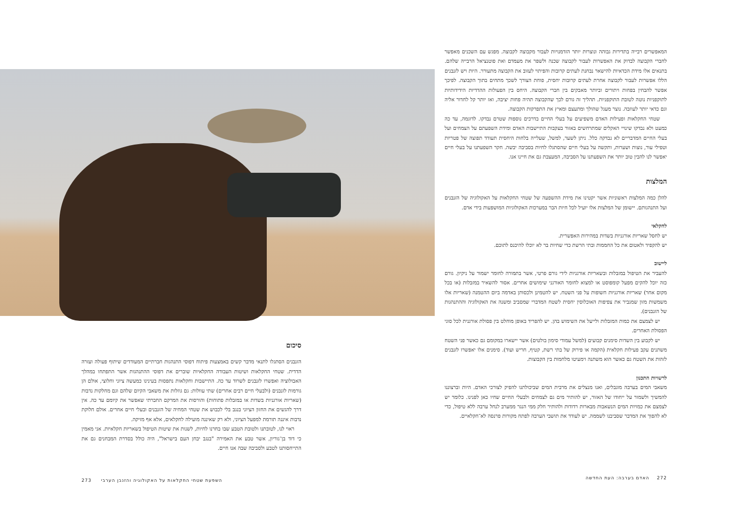המאפשרים רבייה בתדירות גבוהה ונוצרות יותר הזדמנויות לעבור מקבוצה לקבוצה. מפגש עם השכנים מאפשר לחברי הקבוצה לבדוק את האפשרות לעבור לקבוצה שכנה ולשפר את מעמדם ואת פוטנציאל הרבייה שלהם. בתנאים אלו מידת הכדאיות להישאר נבחנת לעתים קרובות והפיתוי לעזוב את הקבוצה מתעורר. היות ויש לזנבנים הללו אפשרות לעבור לקבוצה אחרת לעתים קרובות יחסית, פוחת הצורך לשכך מתחים בתוך הקבוצה. לפיכך אפשר להבחין בפחות ויתורים וביותר מאבקים בין חברי הקבוצה. היחס בין הפעולות ההדדיות הידידותיות לתוקפניות נוטה לטובת התוקפניות. תהליך זה גורם לכך שהקבוצה תהיה פחות יציבה, ואז יותר קל לחדור אליה וגם כדאי יותר לעוזבה. נוצר מעגל שהולך ומתעצם ומאיץ את התפרקות הקבוצה.
שטחי החקלאות ופעילות האדם משפיעים על בעלי החיים בדרכים נוספות שטרם נבדקו. לדוגמה, עד כה כמעט ולא נבדקו שינויי האקלים שמתרחשים באזור בעקבות התיישבות האדם ומידת השפעתם על הצמחים ועל בעלי החיים המדבריים לא נבדקה כלל. ניתן לשער, למשל, שעלייה בלחות היחסית תעודד תפוצה של פטריות וטפילי עור, נוצות ושערות, ותקשה על בעלי חיים שהסתגלו לחיות בסביבה יבשה. חקר השפעתנו על בעלי חיים יאפשר לנו להבין טוב יותר את השפעתנו על הסביבה, המעצבת גם את חיינו אנו.
המלצות
להלן כמה המלצות ראשוניות אשר יקטינו את מידת ההשפעה של שטחי החקלאות על האקולוגיה של הזנבנים ועל התנהגותם. יישומן של המלצות אלו יועיל לכל חיות הבר במערכות האקולוגיות המושפעות בידי אדם.
לחקלאי
יש לחסל שאריות אורגניות בשדות במהירות האפשרית.
יש להקפיד ולאטום את כל החממות ובתי הרשת כדי שחיות בר לא יוכלו להיכנס לתוכם.
ליישוב
להעביר את הטיפול במזבלות ובשאריות אורגניות לידי גורם פרטי, אשר בתמורה לחומר ישמור על ניקיון. גורם כזה יוכל להקים מפעל קומפוסט או למצוא לחומר האורגני שימושים אחרים. אסור להשאיר במזבלות (או בכל מקום אחר) שאריות אורגניות חשופות על פני השטח. יש להטמינן ולכסותן באדמה ביום ההטמנה (שאריות אלו משמשות מזון שמגביר את צפיפות האוכלוסין יחסית לשטח המדברי שמסביב ומשנה את האקולוגיה וההתנהגות של הזנבנים).
יש לצמצם את כמות המזבלות ולייעל את השימוש בהן. יש להפריד באופן מוחלט בין פסולת אורגנית לכל סוגי הפסולת האחרים.
יש לקבוע בין השדות סימנים קבועים (למשל עמודי סימון בולטים) אשר יישארו במקומם גם כאשר פני השטח משתנים עקב פעילות חקלאית (הקמה או פירוק של בתי רשת, קטיף, חריש ועוד). סימנים אלו יאפשרו לזנבנים לזהות את השטח גם כאשר הוא משתנה וימעיטו מלחמות בין הקבוצות.
לרשויות התכנון
משאבי המים בערבה מוגבלים, ואנו מנצלים את מרבית המים שביכולתנו להפיק לצורכי האדם. היות וברצוננו להמשיך ולשמור על ייחודו של האזור, יש להותיר מים גם לצמחים ולבעלי החיים שחיו כאן לפנינו. כלומר יש לצמצם את כמויות המים הנשאבות מבארות רדודות ולהותיר חלק ממי הנגר ממערב לנחל ערבה ללא טיפול, כדי לא להפוך את המדבר שסביבנו לשממה. יש לעודד את תושבי הערבה לפתח מקורות פרנסה לא־חקלאיים.
272 האדם בערבה: העת החדשה
סיכום
הזנבנים הסתגלו לתנאי מדבר קשים באמצעות פיתוח דפוסי התנהגות חברתיים המעודדים שיתוף פעולה ועזרה הדדית. שטחי החקלאות ושיטות העבודה החקלאיות שוברים את דפוסי ההתנהגות אשר התפתחו במהלך האבולוציה ואפשרו לזנבנים לשרוד עד כה. התיישבות וחקלאות נתפסות בעינינו כמעשה ציוני וחלוצי, אולם הן גורמות לזנבנים (ולבעלי חיים רבים אחרים) שתי עוולות: גם גוזלות את משאבי הקיום שלהם וגם מחלקות נדבות (שאריות אורגניות בשדות או במזבלות פתוחות) והורסות את המרקם החברתי שאפשר את קיומם עד כה. אין דרך להגשים את החזון הציוני בנגב בלי לכבוש את שטחי המחיה של הזנבנים ובעלי חיים אחרים. אולם חלוקת נדבות איננה תורמת למפעל הציוני, ולא רק שאיננה מועילה לחקלאים, אלא אף מזיקה.
ראוי לנו, לטובתנו ולטובת הטבע שבו בחרנו לחיות, לשנות את שיטות הטיפול בשאריות חקלאיות. אני מאמין כי דוד בן־גוריון, אשר טבע את האמירה "בנגב יבחן העם בישראל", היה כולל בסדרת המבחנים גם את התייחסותנו לטבע ולסביבה שבה אנו חיים.
273 השפעת שטחי החקלאות על האקולוגיה והזנבן הערבי